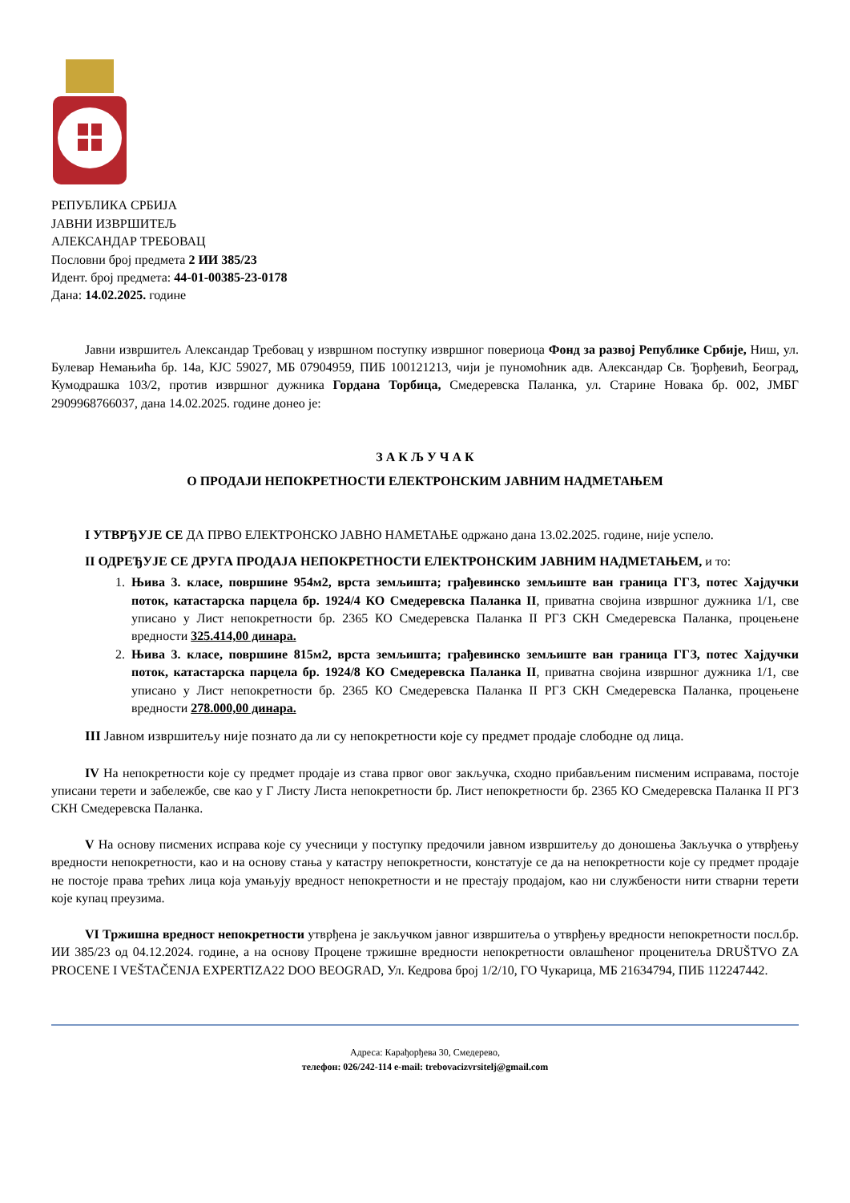РЕПУБЛИКА СРБИЈА
ЈАВНИ ИЗВРШИТЕЉ
АЛЕКСАНДАР ТРЕБОВАЦ
Пословни број предмета 2 ИИ 385/23
Идент. број предмета: 44-01-00385-23-0178
Дана: 14.02.2025. године
Јавни извршитељ Александар Требовац у извршном поступку извршног повериоца Фонд за развој Републике Србије, Ниш, ул. Булевар Немањића бр. 14а, КЈС 59027, МБ 07904959, ПИБ 100121213, чији је пуномоћник адв. Александар Св. Ђорђевић, Београд, Кумодрашка 103/2, против извршног дужника Гордана Торбица, Смедеревска Паланка, ул. Старине Новака бр. 002, ЈМБГ 2909968766037, дана 14.02.2025. године донео је:
З А К Љ У Ч А К
О ПРОДАЈИ НЕПОКРЕТНОСТИ ЕЛЕКТРОНСКИМ ЈАВНИМ НАДМЕТАЊЕМ
I УТВРЂУЈЕ СЕ ДА ПРВО ЕЛЕКТРОНСКО ЈАВНО НАМЕТАЊЕ одржано дана 13.02.2025. године, није успело.
II ОДРЕЂУЈЕ СЕ ДРУГА ПРОДАЈА НЕПОКРЕТНОСТИ ЕЛЕКТРОНСКИМ ЈАВНИМ НАДМЕТАЊЕМ, и то:
1. Њива 3. класе, површине 954м2, врста земљишта; грађевинско земљиште ван граница ГГЗ, потес Хајдучки поток, катастарска парцела бр. 1924/4 КО Смедеревска Паланка II, приватна својина извршног дужника 1/1, све уписано у Лист непокретности бр. 2365 КО Смедеревска Паланка II РГЗ СКН Смедеревска Паланка, процењене вредности 325.414,00 динара.
2. Њива 3. класе, површине 815м2, врста земљишта; грађевинско земљиште ван граница ГГЗ, потес Хајдучки поток, катастарска парцела бр. 1924/8 КО Смедеревска Паланка II, приватна својина извршног дужника 1/1, све уписано у Лист непокретности бр. 2365 КО Смедеревска Паланка II РГЗ СКН Смедеревска Паланка, процењене вредности 278.000,00 динара.
III Јавном извршитељу није познато да ли су непокретности које су предмет продаје слободне од лица.
IV На непокретности које су предмет продаје из става првог овог закључка, сходно прибављеним писменим исправама, постоје уписани терети и забележбе, све као у Г Листу Листа непокретности бр. Лист непокретности бр. 2365 КО Смедеревска Паланка II РГЗ СКН Смедеревска Паланка.
V На основу писмених исправа које су учесници у поступку предочили јавном извршитељу до доношења Закључка о утврђењу вредности непокретности, као и на основу стања у катастру непокретности, констатује се да на непокретности које су предмет продаје не постоје права трећих лица која умањују вредност непокретности и не престају продајом, као ни службености нити стварни терети које купац преузима.
VI Тржишна вредност непокретности утврђена је закључком јавног извршитеља о утврђењу вредности непокретности посл.бр. ИИ 385/23 од 04.12.2024. године, а на основу Процене тржишне вредности непокретности овлашћеног проценитеља DRUŠTVO ZA PROCENE I VEŠTAČENJA EXPERTIZA22 DOO BEOGRAD, Ул. Кедрова број 1/2/10, ГО Чукарица, МБ 21634794, ПИБ 112247442.
Адреса: Карађорђева 30, Смедерево,
телефон: 026/242-114 e-mail: trebovacizvrsitelj@gmail.com